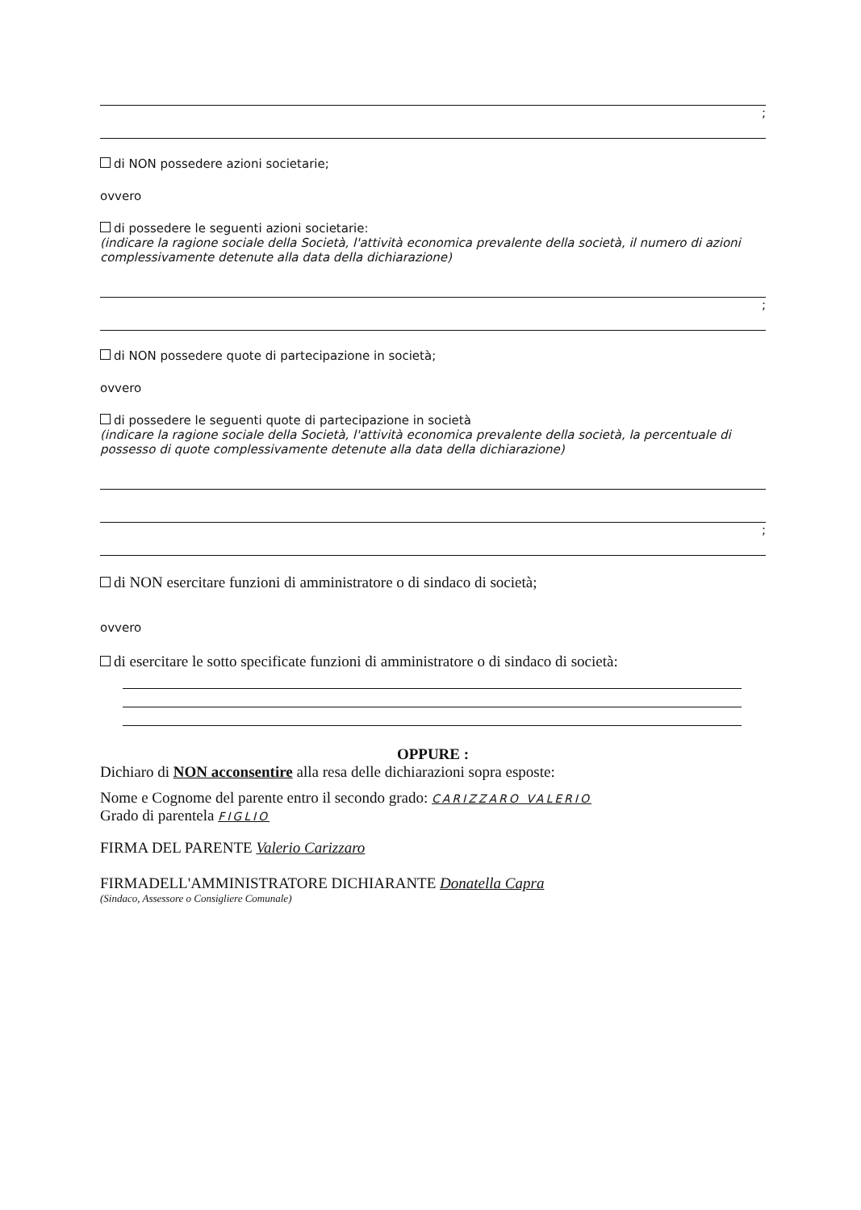;
di NON possedere azioni societarie;
ovvero
di possedere le seguenti azioni societarie:
(indicare la ragione sociale della Società, l'attività economica prevalente della società, il numero di azioni complessivamente detenute alla data della dichiarazione)
;
di NON possedere quote di partecipazione in società;
ovvero
di possedere le seguenti quote di partecipazione in società
(indicare la ragione sociale della Società, l'attività economica prevalente della società, la percentuale di possesso di quote complessivamente detenute alla data della dichiarazione)
;
di NON esercitare funzioni di amministratore o di sindaco di società;
ovvero
di esercitare le sotto specificate funzioni di amministratore o di sindaco di società:
OPPURE :
Dichiaro di NON acconsentire alla resa delle dichiarazioni sopra esposte:
Nome e Cognome del parente entro il secondo grado: CARIZZARO VALERIO
Grado di parentela FIGLIO
FIRMA DEL PARENTE Valerio Carizzaro
FIRMADELL'AMMINISTRATORE DICHIARANTE Donatella Capra
(Sindaco, Assessore o Consigliere Comunale)